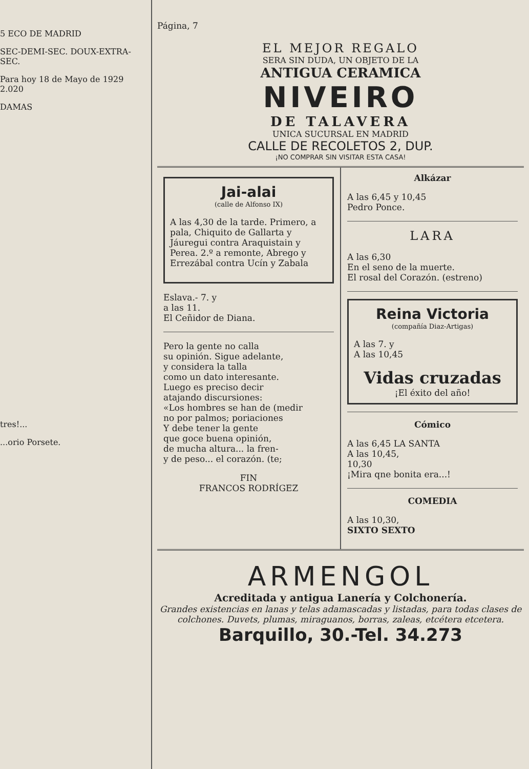5 ECO DE MADRID
SEC-DEMI-SEC. DOUX-EXTRA-SEC.
Para hoy 18 de Mayo de 1929 2.020
DAMAS
tres!...
...orio Porsete.
Página, 7
EL MEJOR REGALO
SERA SIN DUDA, UN OBJETO DE LA
ANTIGUA CERAMICA
NIVEIRO
DE TALAVERA
UNICA SUCURSAL EN MADRID
CALLE DE RECOLETOS 2, DUP.
¡NO COMPRAR SIN VISITAR ESTA CASA!
Jai-alai
(calle de Alfonso IX)
A las 4,30 de la tarde. Primero, a pala, Chiquito de Gallarta y Jáuregui contra Araquistain y Perea. 2.º a remonte, Abrego y Errezábal contra Ucín y Zabala
Eslava.- 7. y
a las 11.
El Ceñidor de Diana.
Pero la gente no calla
su opinión. Sigue adelante,
y considera la talla
como un dato interesante.
Luego es preciso decir
atajando discursiones:
«Los hombres se han de (medir
no por palmos; poriaciones
Y debe tener la gente
que goce buena opinión,
de mucha altura... la fren-
y de peso... el corazón. (te;
FIN
FRANCOS RODRÍGEZ
Alkázar
A las 6,45 y 10,45
Pedro Ponce.
LARA
A las 6,30
En el seno de la muerte.
El rosal del Corazón. (estreno)
Reina Victoria
(compañía Diaz-Artigas)
A las 7. y
A las 10,45
Vidas cruzadas
¡El éxito del año!
Cómico
A las 6,45 LA SANTA
A las 10,45,
10,30
¡Mira qne bonita era...!
COMEDIA
A las 10,30,
SIXTO SEXTO
ARMENGOL
Acreditada y antigua Lanería y Colchonería.
Grandes existencias en lanas y telas adamascadas y listadas, para todas clases de colchones. Duvets, plumas, miraguanos, borras, zaleas, etcétera etcetera.
Barquillo, 30.-Tel. 34.273